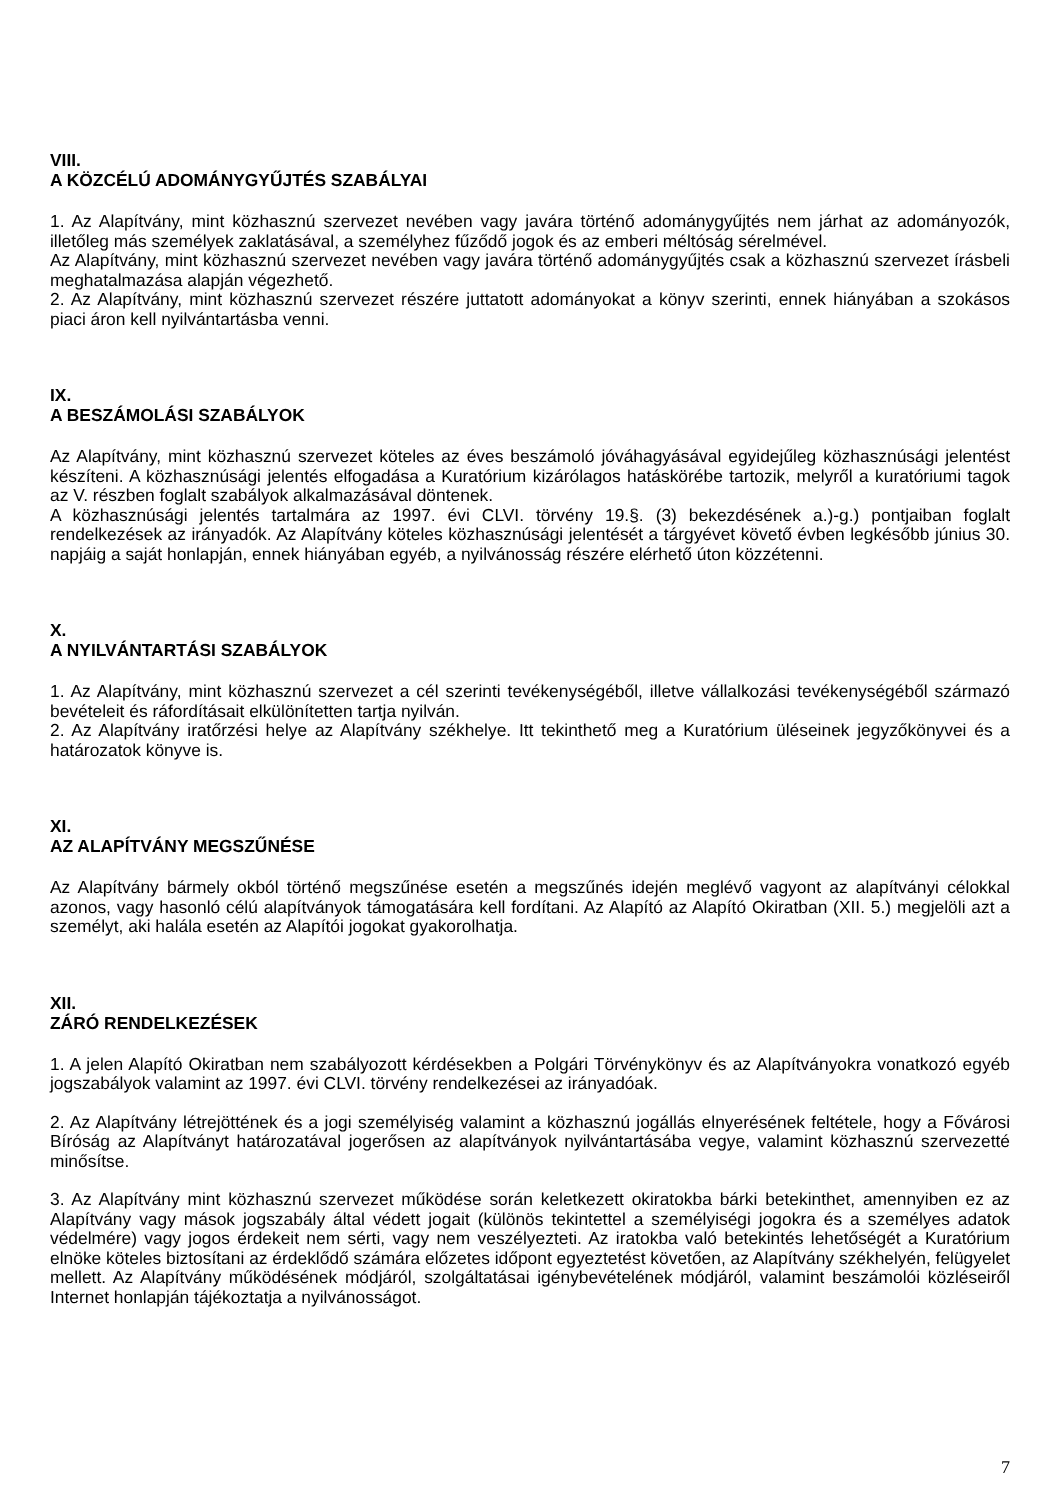VIII.
A KÖZCÉLÚ ADOMÁNYGYŰJTÉS SZABÁLYAI
1. Az Alapítvány, mint közhasznú szervezet nevében vagy javára történő adománygyűjtés nem járhat az adományozók, illetőleg más személyek zaklatásával, a személyhez fűződő jogok és az emberi méltóság sérelmével.
Az Alapítvány, mint közhasznú szervezet nevében vagy javára történő adománygyűjtés csak a közhasznú szervezet írásbeli meghatalmazása alapján végezhető.
2. Az Alapítvány, mint közhasznú szervezet részére juttatott adományokat a könyv szerinti, ennek hiányában a szokásos piaci áron kell nyilvántartásba venni.
IX.
A BESZÁMOLÁSI SZABÁLYOK
Az Alapítvány, mint közhasznú szervezet köteles az éves beszámoló jóváhagyásával egyidejűleg közhasznúsági jelentést készíteni. A közhasznúsági jelentés elfogadása a Kuratórium kizárólagos hatáskörébe tartozik, melyről a kuratóriumi tagok az V. részben foglalt szabályok alkalmazásával döntenek.
A közhasznúsági jelentés tartalmára az 1997. évi CLVI. törvény 19.§. (3) bekezdésének a.)-g.) pontjaiban foglalt rendelkezések az irányadók. Az Alapítvány köteles közhasznúsági jelentését a tárgyévet követő évben legkésőbb június 30. napjáig a saját honlapján, ennek hiányában egyéb, a nyilvánosság részére elérhető úton közzétenni.
X.
A NYILVÁNTARTÁSI SZABÁLYOK
1. Az Alapítvány, mint közhasznú szervezet a cél szerinti tevékenységéből, illetve vállalkozási tevékenységéből származó bevételeit és ráfordításait elkülönítetten tartja nyilván.
2. Az Alapítvány iratőrzési helye az Alapítvány székhelye. Itt tekinthető meg a Kuratórium üléseinek jegyzőkönyvei és a határozatok könyve is.
XI.
AZ ALAPÍTVÁNY MEGSZŰNÉSE
Az Alapítvány bármely okból történő megszűnése esetén a megszűnés idején meglévő vagyont az alapítványi célokkal azonos, vagy hasonló célú alapítványok támogatására kell fordítani. Az Alapító az Alapító Okiratban (XII. 5.) megjelöli azt a személyt, aki halála esetén az Alapítói jogokat gyakorolhatja.
XII.
ZÁRÓ RENDELKEZÉSEK
1. A jelen Alapító Okiratban nem szabályozott kérdésekben a Polgári Törvénykönyv és az Alapítványokra vonatkozó egyéb jogszabályok valamint az 1997. évi CLVI. törvény rendelkezései az irányadóak.
2. Az Alapítvány létrejöttének és a jogi személyiség valamint a közhasznú jogállás elnyerésének feltétele, hogy a Fővárosi Bíróság az Alapítványt határozatával jogerősen az alapítványok nyilvántartásába vegye, valamint közhasznú szervezetté minősítse.
3. Az Alapítvány mint közhasznú szervezet működése során keletkezett okiratokba bárki betekinthet, amennyiben ez az Alapítvány vagy mások jogszabály által védett jogait (különös tekintettel a személyiségi jogokra és a személyes adatok védelmére) vagy jogos érdekeit nem sérti, vagy nem veszélyezteti. Az iratokba való betekintés lehetőségét a Kuratórium elnöke köteles biztosítani az érdeklődő számára előzetes időpont egyeztetést követően, az Alapítvány székhelyén, felügyelet mellett. Az Alapítvány működésének módjáról, szolgáltatásai igénybevételének módjáról, valamint beszámolói közléseiről Internet honlapján tájékoztatja a nyilvánosságot.
7